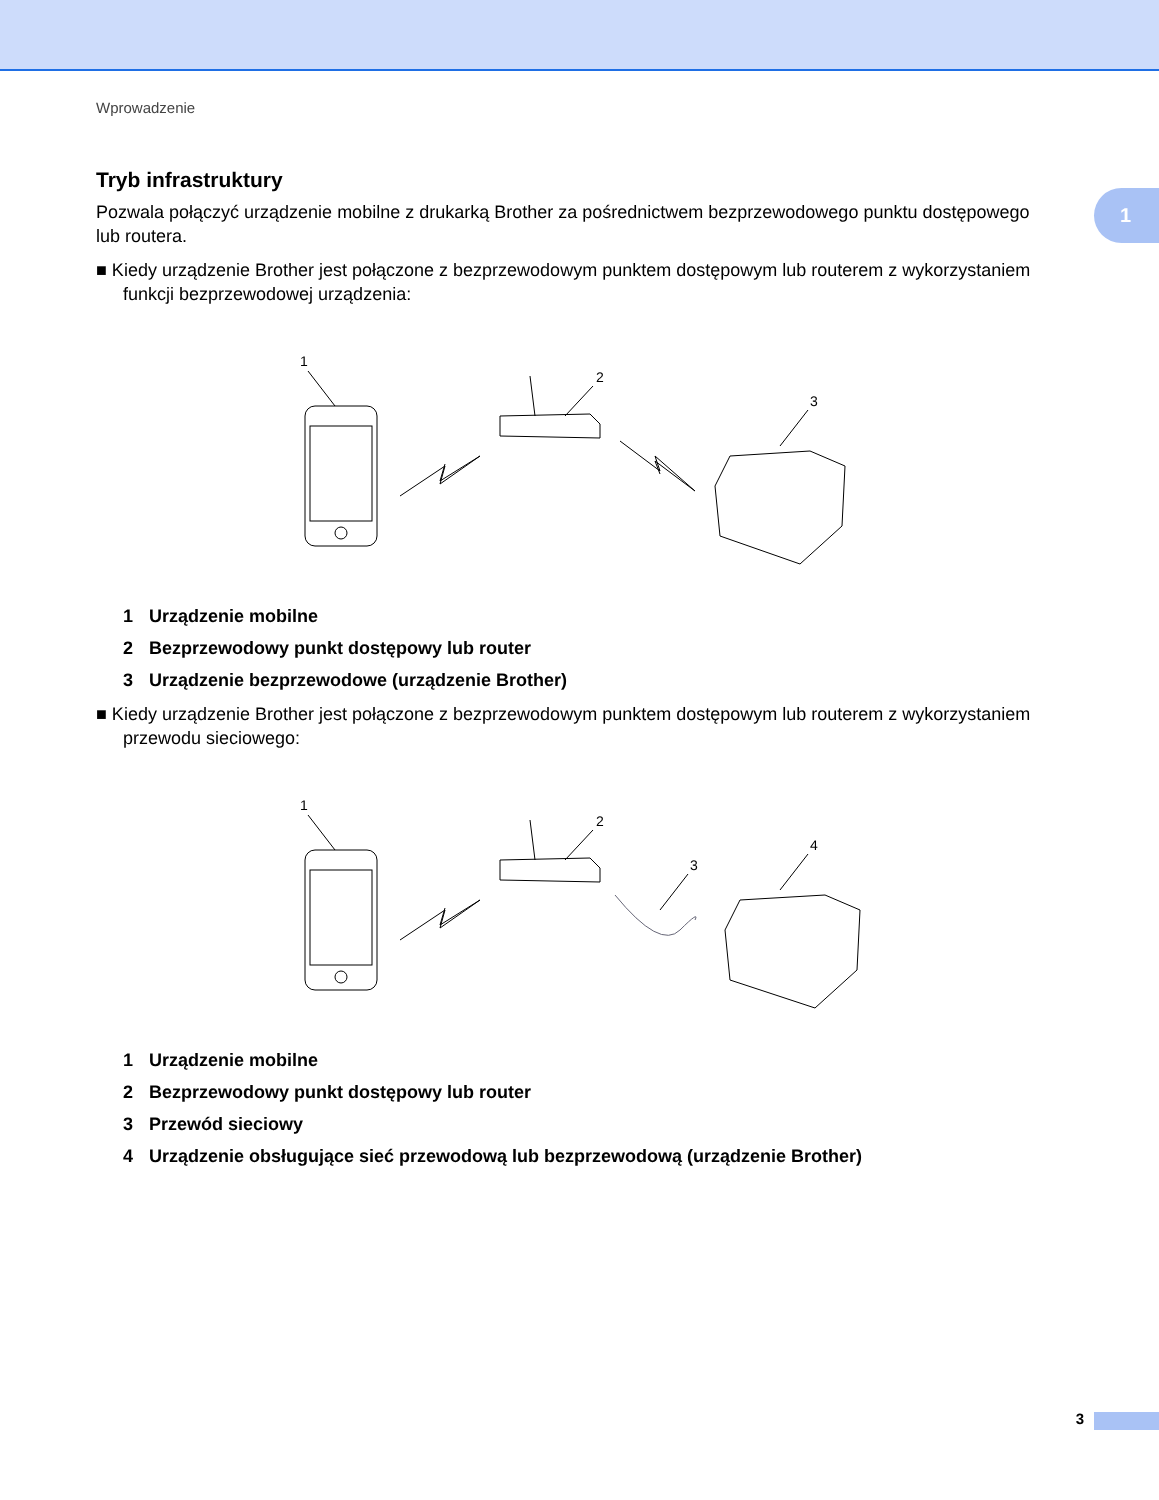Wprowadzenie
1
Tryb infrastruktury
Pozwala połączyć urządzenie mobilne z drukarką Brother za pośrednictwem bezprzewodowego punktu dostępowego lub routera.
■ Kiedy urządzenie Brother jest połączone z bezprzewodowym punktem dostępowym lub routerem z wykorzystaniem funkcji bezprzewodowej urządzenia:
1
2
3
1 Urządzenie mobilne
2 Bezprzewodowy punkt dostępowy lub router
3 Urządzenie bezprzewodowe (urządzenie Brother)
■ Kiedy urządzenie Brother jest połączone z bezprzewodowym punktem dostępowym lub routerem z wykorzystaniem przewodu sieciowego:
1
2
3
4
1 Urządzenie mobilne
2 Bezprzewodowy punkt dostępowy lub router
3 Przewód sieciowy
4 Urządzenie obsługujące sieć przewodową lub bezprzewodową (urządzenie Brother)
3